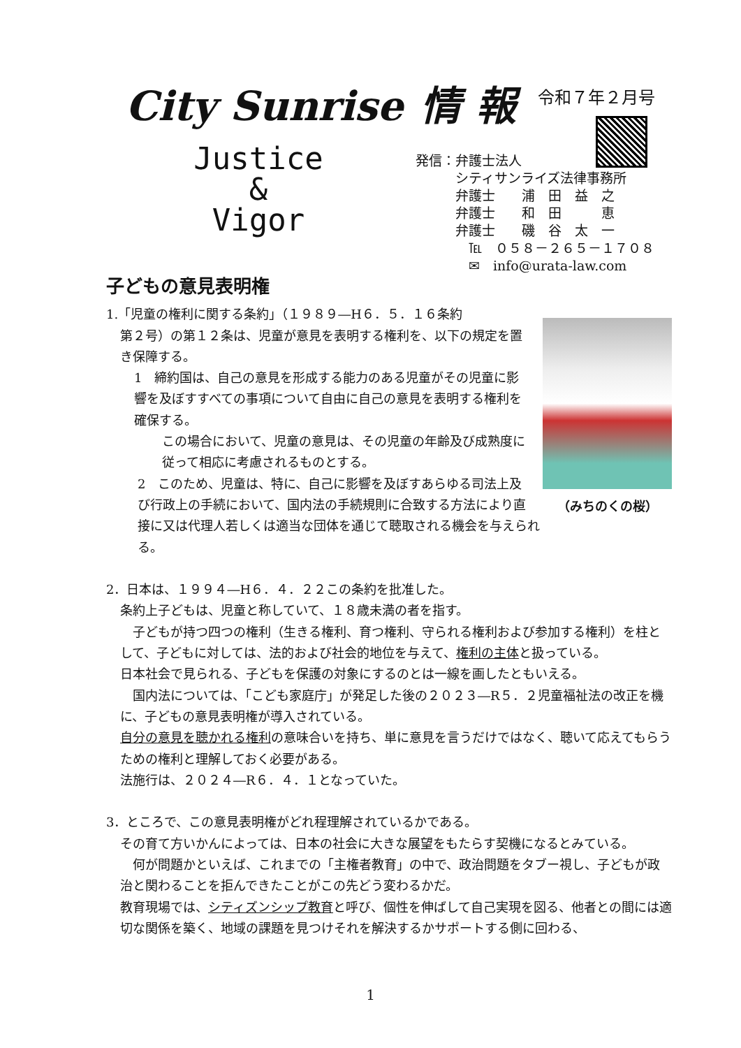City Sunrise 情 報
令和７年２月号
Justice
&
Vigor
発信：弁護士法人
　　　シティサンライズ法律事務所
　　　弁護士　　浦　田　益　之
　　　弁護士　　和　田　　　恵
　　　弁護士　　磯　谷　太　一
　　　　℡　０５８－２６５－１７０８
　　　　✉　info@urata-law.com
子どもの意見表明権
1.「児童の権利に関する条約」（１９８９―H６．５．１６条約
第２号）の第１２条は、児童が意見を表明する権利を、以下の規定を置き保障する。
1　締約国は、自己の意見を形成する能力のある児童がその児童に影響を及ぼすすべての事項について自由に自己の意見を表明する権利を確保する。
この場合において、児童の意見は、その児童の年齢及び成熟度に従って相応に考慮されるものとする。
（みちのくの桜）
2　このため、児童は、特に、自己に影響を及ぼすあらゆる司法上及び行政上の手続において、国内法の手続規則に合致する方法により直接に又は代理人若しくは適当な団体を通じて聴取される機会を与えられる。
2．日本は、１９９４―H６．４．２２この条約を批准した。
条約上子どもは、児童と称していて、１８歳未満の者を指す。
　子どもが持つ四つの権利（生きる権利、育つ権利、守られる権利および参加する権利）を柱として、子どもに対しては、法的および社会的地位を与えて、権利の主体と扱っている。
日本社会で見られる、子どもを保護の対象にするのとは一線を画したともいえる。
　国内法については、「こども家庭庁」が発足した後の２０２３―R５．２児童福祉法の改正を機に、子どもの意見表明権が導入されている。
自分の意見を聴かれる権利の意味合いを持ち、単に意見を言うだけではなく、聴いて応えてもらうための権利と理解しておく必要がある。
法施行は、２０２４―R６．４．１となっていた。
3．ところで、この意見表明権がどれ程理解されているかである。
その育て方いかんによっては、日本の社会に大きな展望をもたらす契機になるとみている。
　何が問題かといえば、これまでの「主権者教育」の中で、政治問題をタブー視し、子どもが政治と関わることを拒んできたことがこの先どう変わるかだ。
教育現場では、シティズンシップ教育と呼び、個性を伸ばして自己実現を図る、他者との間には適切な関係を築く、地域の課題を見つけそれを解決するかサポートする側に回わる、
1